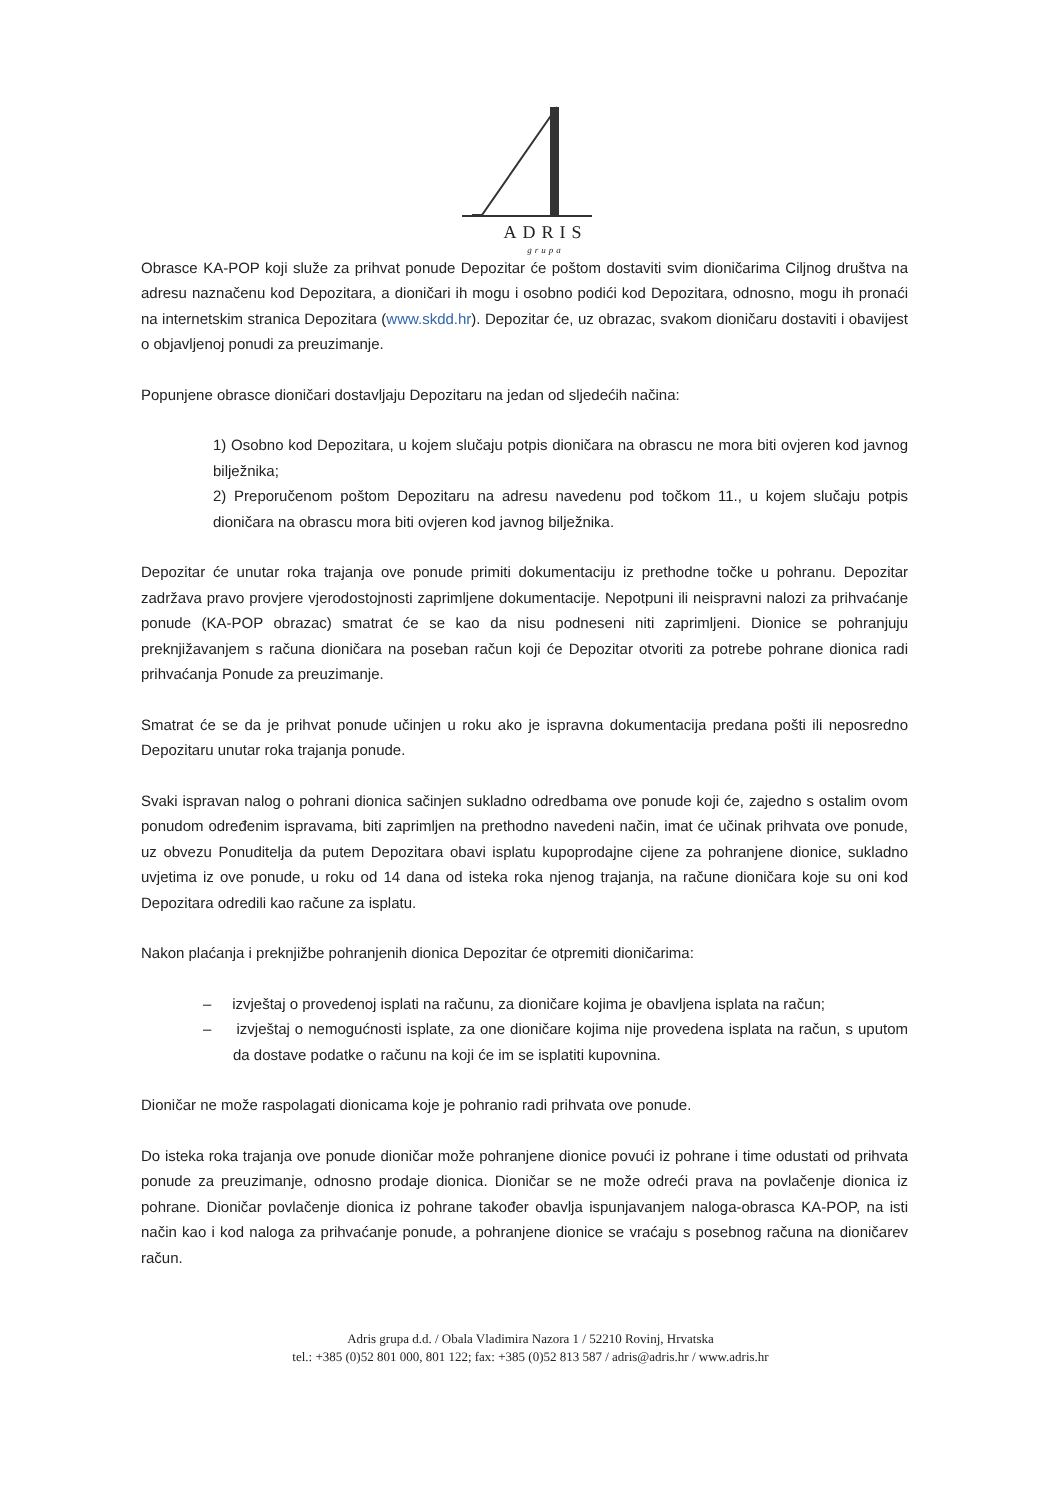ADRIS
grupa
Obrasce KA-POP koji služe za prihvat ponude Depozitar će poštom dostaviti svim dioničarima Ciljnog društva na adresu naznačenu kod Depozitara, a dioničari ih mogu i osobno podići kod Depozitara, odnosno, mogu ih pronaći na internetskim stranica Depozitara (www.skdd.hr). Depozitar će, uz obrazac, svakom dioničaru dostaviti i obavijest o objavljenoj ponudi za preuzimanje.
Popunjene obrasce dioničari dostavljaju Depozitaru na jedan od sljedećih načina:
1) Osobno kod Depozitara, u kojem slučaju potpis dioničara na obrascu ne mora biti ovjeren kod javnog bilježnika;
2) Preporučenom poštom Depozitaru na adresu navedenu pod točkom 11., u kojem slučaju potpis dioničara na obrascu mora biti ovjeren kod javnog bilježnika.
Depozitar će unutar roka trajanja ove ponude primiti dokumentaciju iz prethodne točke u pohranu. Depozitar zadržava pravo provjere vjerodostojnosti zaprimljene dokumentacije. Nepotpuni ili neispravni nalozi za prihvaćanje ponude (KA-POP obrazac) smatrat će se kao da nisu podneseni niti zaprimljeni. Dionice se pohranjuju preknjižavanjem s računa dioničara na poseban račun koji će Depozitar otvoriti za potrebe pohrane dionica radi prihvaćanja Ponude za preuzimanje.
Smatrat će se da je prihvat ponude učinjen u roku ako je ispravna dokumentacija predana pošti ili neposredno Depozitaru unutar roka trajanja ponude.
Svaki ispravan nalog o pohrani dionica sačinjen sukladno odredbama ove ponude koji će, zajedno s ostalim ovom ponudom određenim ispravama, biti zaprimljen na prethodno navedeni način, imat će učinak prihvata ove ponude, uz obvezu Ponuditelja da putem Depozitara obavi isplatu kupoprodajne cijene za pohranjene dionice, sukladno uvjetima iz ove ponude, u roku od 14 dana od isteka roka njenog trajanja, na račune dioničara koje su oni kod Depozitara odredili kao račune za isplatu.
Nakon plaćanja i preknjižbe pohranjenih dionica Depozitar će otpremiti dioničarima:
– izvještaj o provedenoj isplati na računu, za dioničare kojima je obavljena isplata na račun;
– izvještaj o nemogućnosti isplate, za one dioničare kojima nije provedena isplata na račun, s uputom da dostave podatke o računu na koji će im se isplatiti kupovnina.
Dioničar ne može raspolagati dionicama koje je pohranio radi prihvata ove ponude.
Do isteka roka trajanja ove ponude dioničar može pohranjene dionice povući iz pohrane i time odustati od prihvata ponude za preuzimanje, odnosno prodaje dionica. Dioničar se ne može odreći prava na povlačenje dionica iz pohrane. Dioničar povlačenje dionica iz pohrane također obavlja ispunjavanjem naloga-obrasca KA-POP, na isti način kao i kod naloga za prihvaćanje ponude, a pohranjene dionice se vraćaju s posebnog računa na dioničarev račun.
Adris grupa d.d. / Obala Vladimira Nazora 1 / 52210 Rovinj, Hrvatska
tel.: +385 (0)52 801 000, 801 122; fax: +385 (0)52 813 587 / adris@adris.hr / www.adris.hr